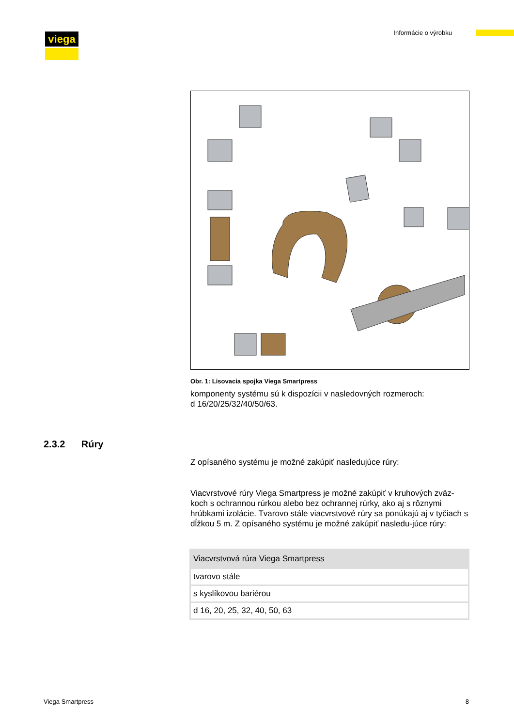viega Informácie o výrobku
Obr. 1: Lisovacia spojka Viega Smartpress
komponenty systému sú k dispozícii v nasledovných rozmeroch:
d 16/20/25/32/40/50/63.
Z opísaného systému je možné zakúpiť nasledujúce rúry:
Viacvrstvové rúry Viega Smartpress je možné zakúpiť v kruhových zväz-koch s ochrannou rúrkou alebo bez ochrannej rúrky, ako aj s rôznymi hrúbkami izolácie. Tvarovo stále viacvrstvové rúry sa ponúkajú aj v tyčiach s dĺžkou 5 m. Z opísaného systému je možné zakúpiť nasledu-júce rúry:
| Viacvrstvová rúra Viega Smartpress |
| --- |
| tvarovo stále |
| s kyslíkovou bariérou |
| d 16, 20, 25, 32, 40, 50, 63 |
2.3.2 Rúry
Viega Smartpress 8